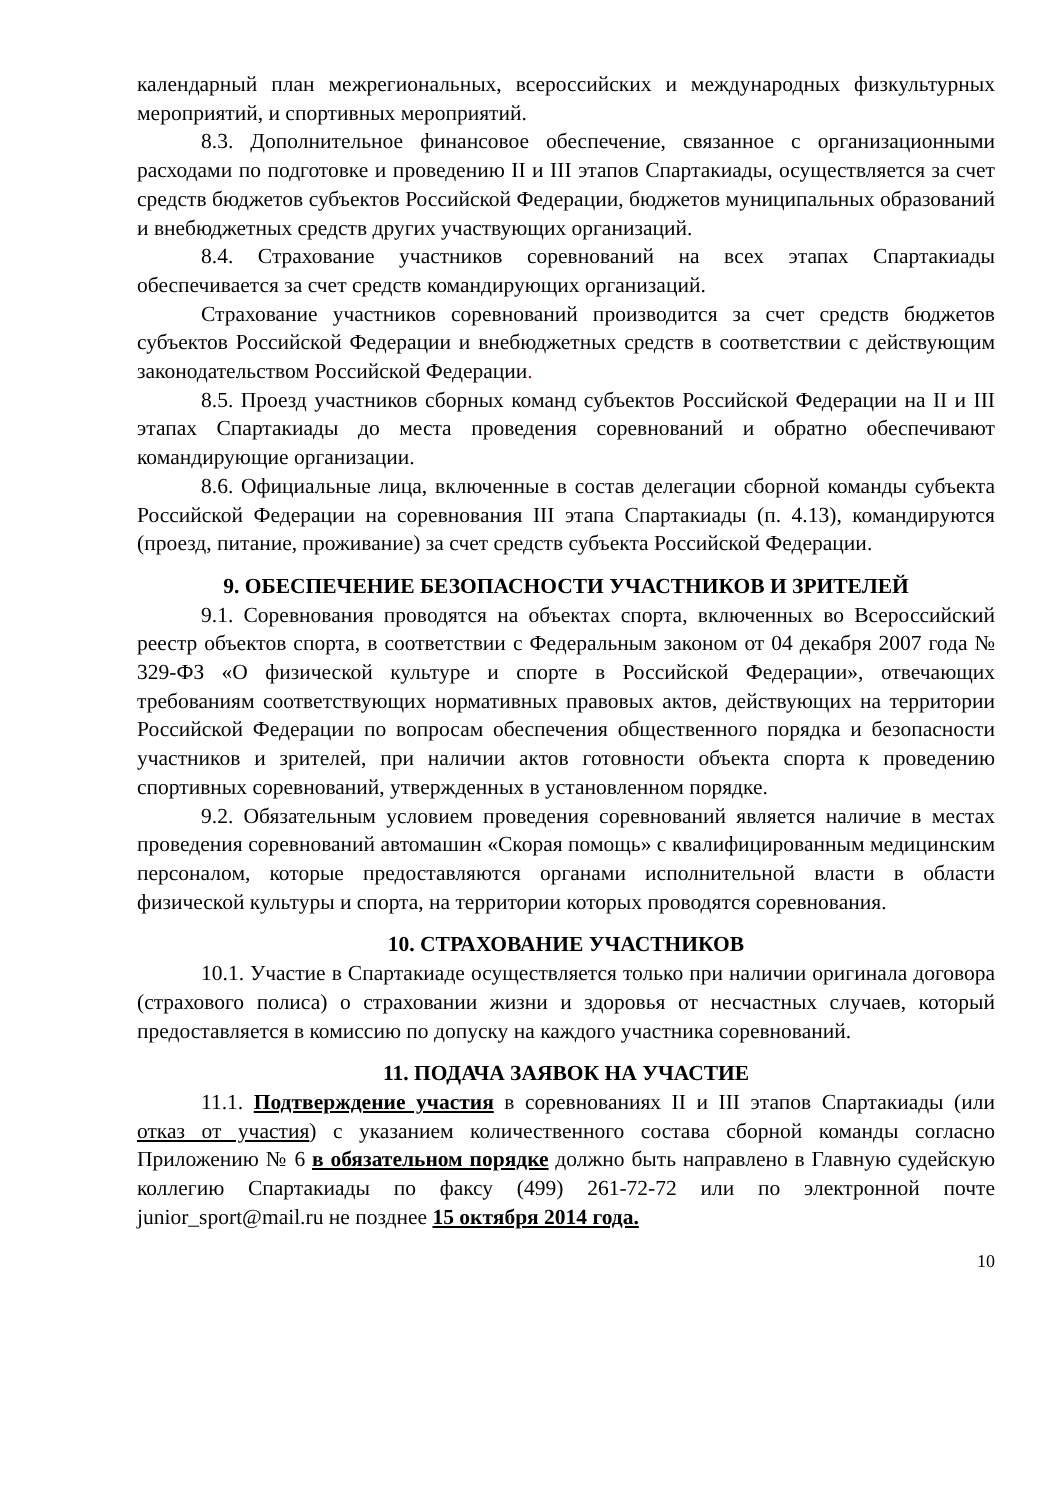календарный план межрегиональных, всероссийских и международных физкультурных мероприятий, и спортивных мероприятий.
8.3. Дополнительное финансовое обеспечение, связанное с организационными расходами по подготовке и проведению II и III этапов Спартакиады, осуществляется за счет средств бюджетов субъектов Российской Федерации, бюджетов муниципальных образований и внебюджетных средств других участвующих организаций.
8.4. Страхование участников соревнований на всех этапах Спартакиады обеспечивается за счет средств командирующих организаций.
Страхование участников соревнований производится за счет средств бюджетов субъектов Российской Федерации и внебюджетных средств в соответствии с действующим законодательством Российской Федерации.
8.5. Проезд участников сборных команд субъектов Российской Федерации на II и III этапах Спартакиады до места проведения соревнований и обратно обеспечивают командирующие организации.
8.6. Официальные лица, включенные в состав делегации сборной команды субъекта Российской Федерации на соревнования III этапа Спартакиады (п. 4.13), командируются (проезд, питание, проживание) за счет средств субъекта Российской Федерации.
9. ОБЕСПЕЧЕНИЕ БЕЗОПАСНОСТИ УЧАСТНИКОВ И ЗРИТЕЛЕЙ
9.1. Соревнования проводятся на объектах спорта, включенных во Всероссийский реестр объектов спорта, в соответствии с Федеральным законом от 04 декабря 2007 года № 329-ФЗ «О физической культуре и спорте в Российской Федерации», отвечающих требованиям соответствующих нормативных правовых актов, действующих на территории Российской Федерации по вопросам обеспечения общественного порядка и безопасности участников и зрителей, при наличии актов готовности объекта спорта к проведению спортивных соревнований, утвержденных в установленном порядке.
9.2. Обязательным условием проведения соревнований является наличие в местах проведения соревнований автомашин «Скорая помощь» с квалифицированным медицинским персоналом, которые предоставляются органами исполнительной власти в области физической культуры и спорта, на территории которых проводятся соревнования.
10. СТРАХОВАНИЕ УЧАСТНИКОВ
10.1. Участие в Спартакиаде осуществляется только при наличии оригинала договора (страхового полиса) о страховании жизни и здоровья от несчастных случаев, который предоставляется в комиссию по допуску на каждого участника соревнований.
11. ПОДАЧА ЗАЯВОК НА УЧАСТИЕ
11.1. Подтверждение участия в соревнованиях II и III этапов Спартакиады (или отказ от участия) с указанием количественного состава сборной команды согласно Приложению № 6 в обязательном порядке должно быть направлено в Главную судейскую коллегию Спартакиады по факсу (499) 261-72-72 или по электронной почте junior_sport@mail.ru не позднее 15 октября 2014 года.
10